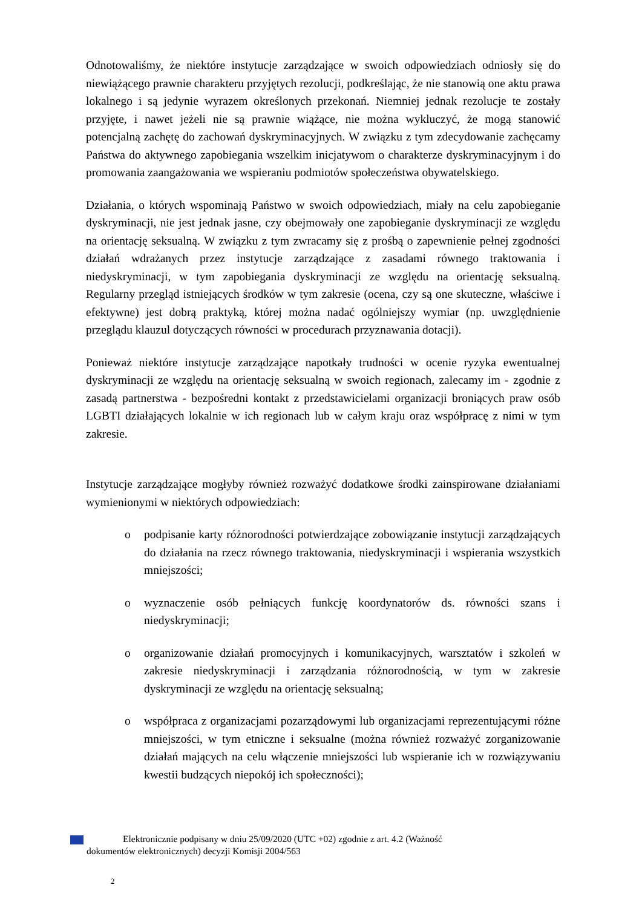Odnotowaliśmy, że niektóre instytucje zarządzające w swoich odpowiedziach odniosły się do niewiążącego prawnie charakteru przyjętych rezolucji, podkreślając, że nie stanowią one aktu prawa lokalnego i są jedynie wyrazem określonych przekonań. Niemniej jednak rezolucje te zostały przyjęte, i nawet jeżeli nie są prawnie wiążące, nie można wykluczyć, że mogą stanowić potencjalną zachętę do zachowań dyskryminacyjnych. W związku z tym zdecydowanie zachęcamy Państwa do aktywnego zapobiegania wszelkim inicjatywom o charakterze dyskryminacyjnym i do promowania zaangażowania we wspieraniu podmiotów społeczeństwa obywatelskiego.
Działania, o których wspominają Państwo w swoich odpowiedziach, miały na celu zapobieganie dyskryminacji, nie jest jednak jasne, czy obejmowały one zapobieganie dyskryminacji ze względu na orientację seksualną. W związku z tym zwracamy się z prośbą o zapewnienie pełnej zgodności działań wdrażanych przez instytucje zarządzające z zasadami równego traktowania i niedyskryminacji, w tym zapobiegania dyskryminacji ze względu na orientację seksualną. Regularny przegląd istniejących środków w tym zakresie (ocena, czy są one skuteczne, właściwe i efektywne) jest dobrą praktyką, której można nadać ogólniejszy wymiar (np. uwzględnienie przeglądu klauzul dotyczących równości w procedurach przyznawania dotacji).
Ponieważ niektóre instytucje zarządzające napotkały trudności w ocenie ryzyka ewentualnej dyskryminacji ze względu na orientację seksualną w swoich regionach, zalecamy im - zgodnie z zasadą partnerstwa - bezpośredni kontakt z przedstawicielami organizacji broniących praw osób LGBTI działających lokalnie w ich regionach lub w całym kraju oraz współpracę z nimi w tym zakresie.
Instytucje zarządzające mogłyby również rozważyć dodatkowe środki zainspirowane działaniami wymienionymi w niektórych odpowiedziach:
o podpisanie karty różnorodności potwierdzające zobowiązanie instytucji zarządzających do działania na rzecz równego traktowania, niedyskryminacji i wspierania wszystkich mniejszości;
o wyznaczenie osób pełniących funkcję koordynatorów ds. równości szans i niedyskryminacji;
o organizowanie działań promocyjnych i komunikacyjnych, warsztatów i szkoleń w zakresie niedyskryminacji i zarządzania różnorodnością, w tym w zakresie dyskryminacji ze względu na orientację seksualną;
o współpraca z organizacjami pozarządowymi lub organizacjami reprezentującymi różne mniejszości, w tym etniczne i seksualne (można również rozważyć zorganizowanie działań mających na celu włączenie mniejszości lub wspieranie ich w rozwiązywaniu kwestii budzących niepokój ich społeczności);
Elektronicznie podpisany w dniu 25/09/2020 (UTC +02) zgodnie z art. 4.2 (Ważność
dokumentów elektronicznych) decyzji Komisji 2004/563
2